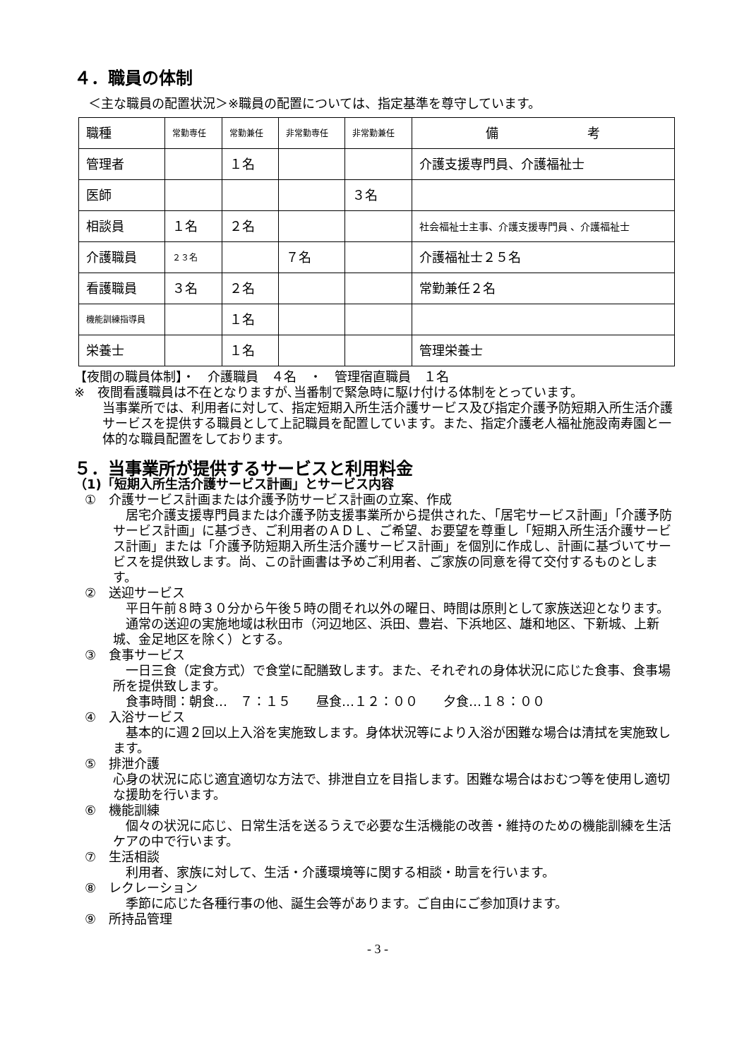４．職員の体制
＜主な職員の配置状況＞※職員の配置については、指定基準を尊守しています。
| 職種 | 常勤専任 | 常勤兼任 | 非常勤専任 | 非常勤兼任 | 備 考 |
| 管理者 | | １名 | | | 介護支援専門員、介護福祉士 |
| 医師 | | | | ３名 | |
| 相談員 | １名 | ２名 | | | 社会福祉士主事、介護支援専門員 、介護福祉士 |
| 介護職員 | ２３名 | | ７名 | | 介護福祉士２５名 |
| 看護職員 | ３名 | ２名 | | | 常勤兼任２名 |
| 機能訓練指導員 | | １名 | | | |
| 栄養士 | | １名 | | | 管理栄養士 |
【夜間の職員体制】・　介護職員　４名　・　管理宿直職員　１名
※　夜間看護職員は不在となりますが､当番制で緊急時に駆け付ける体制をとっています。
当事業所では、利用者に対して、指定短期入所生活介護サービス及び指定介護予防短期入所生活介護サービスを提供する職員として上記職員を配置しています。また、指定介護老人福祉施設南寿園と一体的な職員配置をしております。
５．当事業所が提供するサービスと利用料金
（1)「短期入所生活介護サービス計画」とサービス内容
①　介護サービス計画または介護予防サービス計画の立案、作成
　居宅介護支援専門員または介護予防支援事業所から提供された､「居宅サービス計画」「介護予防サービス計画」に基づき、ご利用者のＡＤＬ、ご希望、お要望を尊重し「短期入所生活介護サービス計画」または「介護予防短期入所生活介護サービス計画」を個別に作成し、計画に基づいてサービスを提供致します。尚、この計画書は予めご利用者、ご家族の同意を得て交付するものとします。
②　送迎サービス
　平日午前８時３０分から午後５時の間それ以外の曜日、時間は原則として家族送迎となります。
　通常の送迎の実施地域は秋田市（河辺地区、浜田、豊岩、下浜地区、雄和地区、下新城、上新城、金足地区を除く）とする。
③　食事サービス
　一日三食（定食方式）で食堂に配膳致します。また、それぞれの身体状況に応じた食事、食事場所を提供致します。
　食事時間：朝食…　７：１５　　昼食…１２：００　　夕食…１８：００
④　入浴サービス
　基本的に週２回以上入浴を実施致します。身体状況等により入浴が困難な場合は清拭を実施致します。
⑤　排泄介護
心身の状況に応じ適宜適切な方法で、排泄自立を目指します。困難な場合はおむつ等を使用し適切な援助を行います。
⑥　機能訓練
　個々の状況に応じ、日常生活を送るうえで必要な生活機能の改善・維持のための機能訓練を生活ケアの中で行います。
⑦　生活相談
　利用者、家族に対して、生活・介護環境等に関する相談・助言を行います。
⑧　レクレーション
　季節に応じた各種行事の他、誕生会等があります。ご自由にご参加頂けます。
⑨　所持品管理
- 3 -